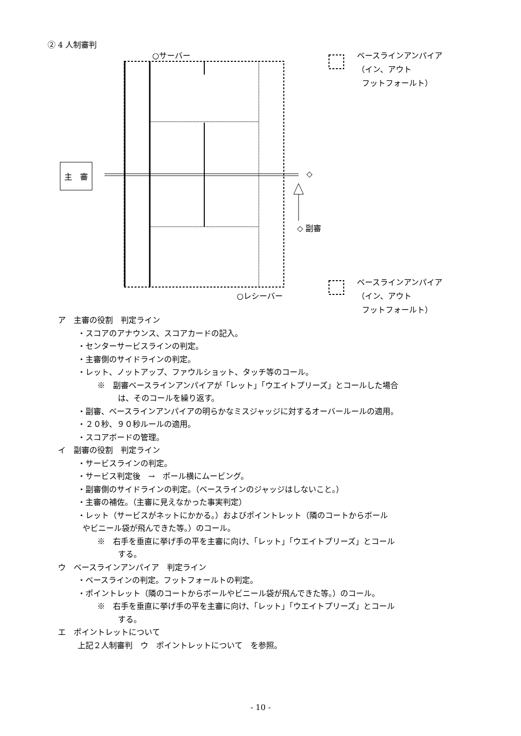② 4 人制審判
○サーバー
ベースラインアンパイア
（イン、アウト
フットフォールト）
主　審
◇
◇ 副審
○レシーバー
ベースラインアンパイア
（イン、アウト
フットフォールト）
ア　主審の役割　判定ライン
・スコアのアナウンス、スコアカードの記入。
・センターサービスラインの判定。
・主審側のサイドラインの判定。
・レット、ノットアップ、ファウルショット、タッチ等のコール。
※　副審ベースラインアンパイアが「レット」「ウエイトプリーズ」とコールした場合
は、そのコールを繰り返す。
・副審、ベースラインアンパイアの明らかなミスジャッジに対するオーバールールの適用。
・２０秒、９０秒ルールの適用。
・スコアボードの管理。
イ　副審の役割　判定ライン
・サービスラインの判定。
・サービス判定後　→　ポール横にムービング。
・副審側のサイドラインの判定。（ベースラインのジャッジはしないこと。）
・主審の補佐。（主審に見えなかった事実判定）
・レット（サービスがネットにかかる。）およびポイントレット（隣のコートからボール
やビニール袋が飛んできた等。）のコール。
※　右手を垂直に挙げ手の平を主審に向け、「レット」「ウエイトプリーズ」とコール
する。
ウ　ベースラインアンパイア　判定ライン
・ベースラインの判定。フットフォールトの判定。
・ポイントレット（隣のコートからボールやビニール袋が飛んできた等。）のコール。
※　右手を垂直に挙げ手の平を主審に向け、「レット」「ウエイトプリーズ」とコール
する。
エ　ポイントレットについて
上記２人制審判　ウ　ポイントレットについて　を参照。
- 10 -